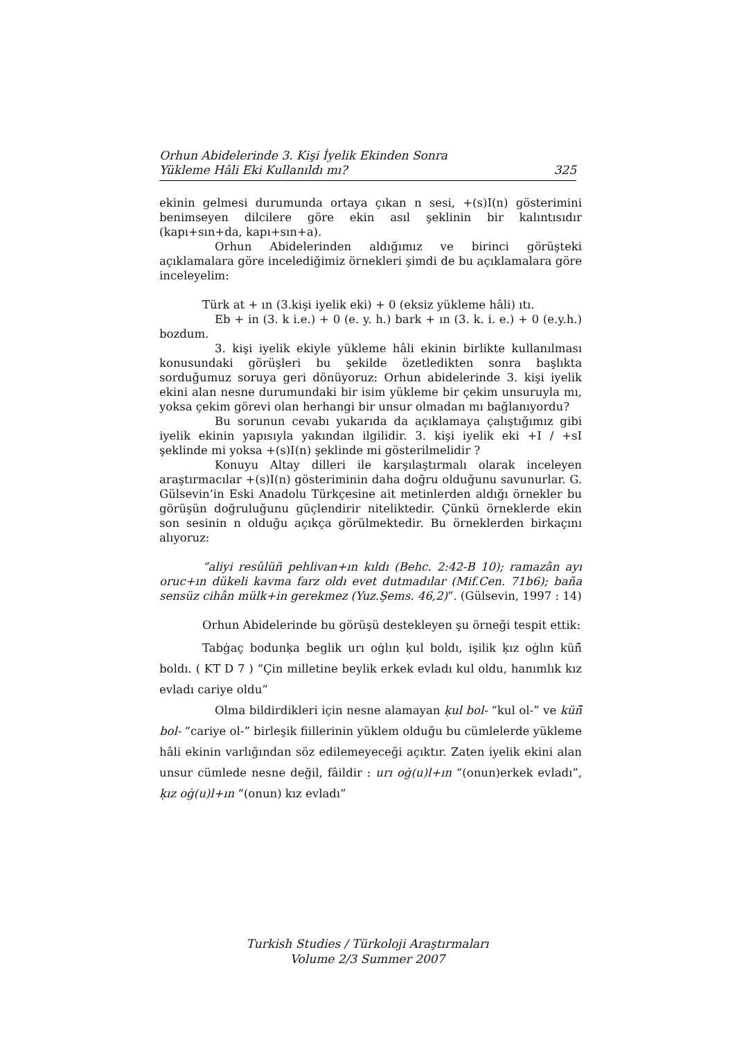Orhun Abidelerinde 3. Kişi İyelik Ekinden Sonra
Yükleme Hâli Eki Kullanıldı mı? 325
ekinin gelmesi durumunda ortaya çıkan n sesi, +(s)I(n) gösterimini benimseyen dilcilere göre ekin asıl şeklinin bir kalıntısıdır (kapı+sın+da, kapı+sın+a).
Orhun Abidelerinden aldığımız ve birinci görüşteki açıklamalara göre incelediğimiz örnekleri şimdi de bu açıklamalara göre inceleyelim:
Türk at + ın (3.kişi iyelik eki) + 0 (eksiz yükleme hâli) ıtı.
Eb + in (3. k i.e.) + 0 (e. y. h.) bark + ın (3. k. i. e.) + 0 (e.y.h.) bozdum.
3. kişi iyelik ekiyle yükleme hâli ekinin birlikte kullanılması konusundaki görüşleri bu şekilde özetledikten sonra başlıkta sorduğumuz soruya geri dönüyoruz: Orhun abidelerinde 3. kişi iyelik ekini alan nesne durumundaki bir isim yükleme bir çekim unsuruyla mı, yoksa çekim görevi olan herhangi bir unsur olmadan mı bağlanıyordu?
Bu sorunun cevabı yukarıda da açıklamaya çalıştığımız gibi iyelik ekinin yapısıyla yakından ilgilidir. 3. kişi iyelik eki +I / +sI şeklinde mi yoksa +(s)I(n) şeklinde mi gösterilmelidir ?
Konuyu Altay dilleri ile karşılaştırmalı olarak inceleyen araştırmacılar +(s)I(n) gösteriminin daha doğru olduğunu savunurlar. G. Gülsevin’in Eski Anadolu Türkçesine ait metinlerden aldığı örnekler bu görüşün doğruluğunu güçlendirir niteliktedir. Çünkü örneklerde ekin son sesinin n olduğu açıkça görülmektedir. Bu örneklerden birkaçını alıyoruz:
“aliyi resûlüñ pehlivan+ın kıldı (Behc. 2:42-B 10); ramazân ayı oruc+ın dükeli kavma farz oldı evet dutmadılar (Mif.Cen. 71b6); baña sensüz cihân mülk+in gerekmez (Yuz.Şems. 46,2)”. (Gülsevin, 1997 : 14)
Orhun Abidelerinde bu görüşü destekleyen şu örneği tespit ettik:
Tabġaç bodunḳa beglik urı oġlın ḳul boldı, işilik ḳız oġlın küñ̑ boldı. ( KT D 7 ) “Çin milletine beylik erkek evladı kul oldu, hanımlık kız evladı cariye oldu”
Olma bildirdikleri için nesne alamayan ḳul bol- “kul ol-” ve küñ̑ bol- “cariye ol-” birleşik fiillerinin yüklem olduğu bu cümlelerde yükleme hâli ekinin varlığından söz edilemeyeceği açıktır. Zaten iyelik ekini alan unsur cümlede nesne değil, fâildir : urı oġ(u)l+ın “(onun)erkek evladı”, ḳız oġ(u)l+ın “(onun) kız evladı”
Turkish Studies / Türkoloji Araştırmaları
Volume 2/3 Summer 2007